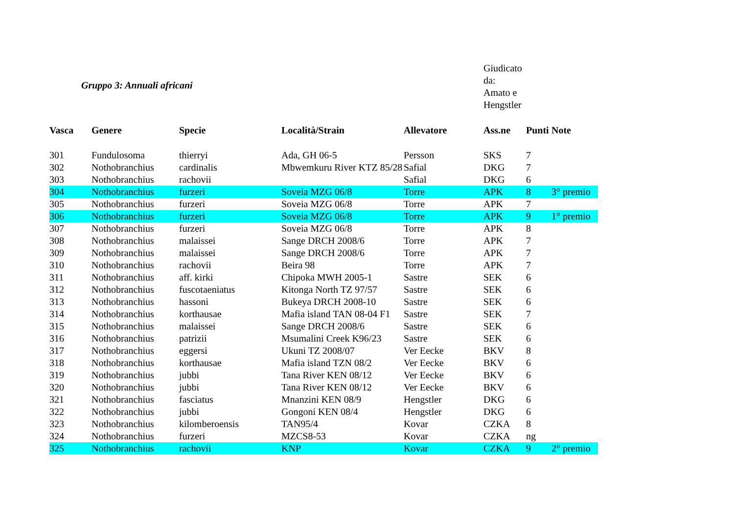Gruppo 3: Annuali africani
Giudicato
da:
Amato e
Hengstler
| Vasca | Genere | Specie | Località/Strain | Allevatore | Ass.ne | Punti | Note |
| --- | --- | --- | --- | --- | --- | --- | --- |
| 301 | Fundulosoma | thierryi | Ada, GH 06-5 | Persson | SKS | 7 | |
| 302 | Nothobranchius | cardinalis | Mbwemkuru River KTZ 85/28 | Safial | DKG | 7 | |
| 303 | Nothobranchius | rachovii | | Safial | DKG | 6 | |
| 304 | Nothobranchius | furzeri | Soveia MZG 06/8 | Torre | APK | 8 | 3° premio |
| 305 | Nothobranchius | furzeri | Soveia MZG 06/8 | Torre | APK | 7 | |
| 306 | Nothobranchius | furzeri | Soveia MZG 06/8 | Torre | APK | 9 | 1° premio |
| 307 | Nothobranchius | furzeri | Soveia MZG 06/8 | Torre | APK | 8 | |
| 308 | Nothobranchius | malaissei | Sange DRCH 2008/6 | Torre | APK | 7 | |
| 309 | Nothobranchius | malaissei | Sange DRCH 2008/6 | Torre | APK | 7 | |
| 310 | Nothobranchius | rachovii | Beira 98 | Torre | APK | 7 | |
| 311 | Nothobranchius | aff. kirki | Chipoka MWH 2005-1 | Sastre | SEK | 6 | |
| 312 | Nothobranchius | fuscotaeniatus | Kitonga North TZ 97/57 | Sastre | SEK | 6 | |
| 313 | Nothobranchius | hassoni | Bukeya DRCH 2008-10 | Sastre | SEK | 6 | |
| 314 | Nothobranchius | korthausae | Mafia island TAN 08-04 F1 | Sastre | SEK | 7 | |
| 315 | Nothobranchius | malaissei | Sange DRCH 2008/6 | Sastre | SEK | 6 | |
| 316 | Nothobranchius | patrizii | Msumalini Creek K96/23 | Sastre | SEK | 6 | |
| 317 | Nothobranchius | eggersi | Ukuni TZ 2008/07 | Ver Eecke | BKV | 8 | |
| 318 | Nothobranchius | korthausae | Mafia island TZN 08/2 | Ver Eecke | BKV | 6 | |
| 319 | Nothobranchius | jubbi | Tana River KEN 08/12 | Ver Eecke | BKV | 6 | |
| 320 | Nothobranchius | jubbi | Tana River KEN 08/12 | Ver Eecke | BKV | 6 | |
| 321 | Nothobranchius | fasciatus | Mnanzini KEN 08/9 | Hengstler | DKG | 6 | |
| 322 | Nothobranchius | jubbi | Gongoni KEN 08/4 | Hengstler | DKG | 6 | |
| 323 | Nothobranchius | kilomberoensis | TAN95/4 | Kovar | CZKA | 8 | |
| 324 | Nothobranchius | furzeri | MZCS8-53 | Kovar | CZKA | ng | |
| 325 | Nothobranchius | rachovii | KNP | Kovar | CZKA | 9 | 2° premio |